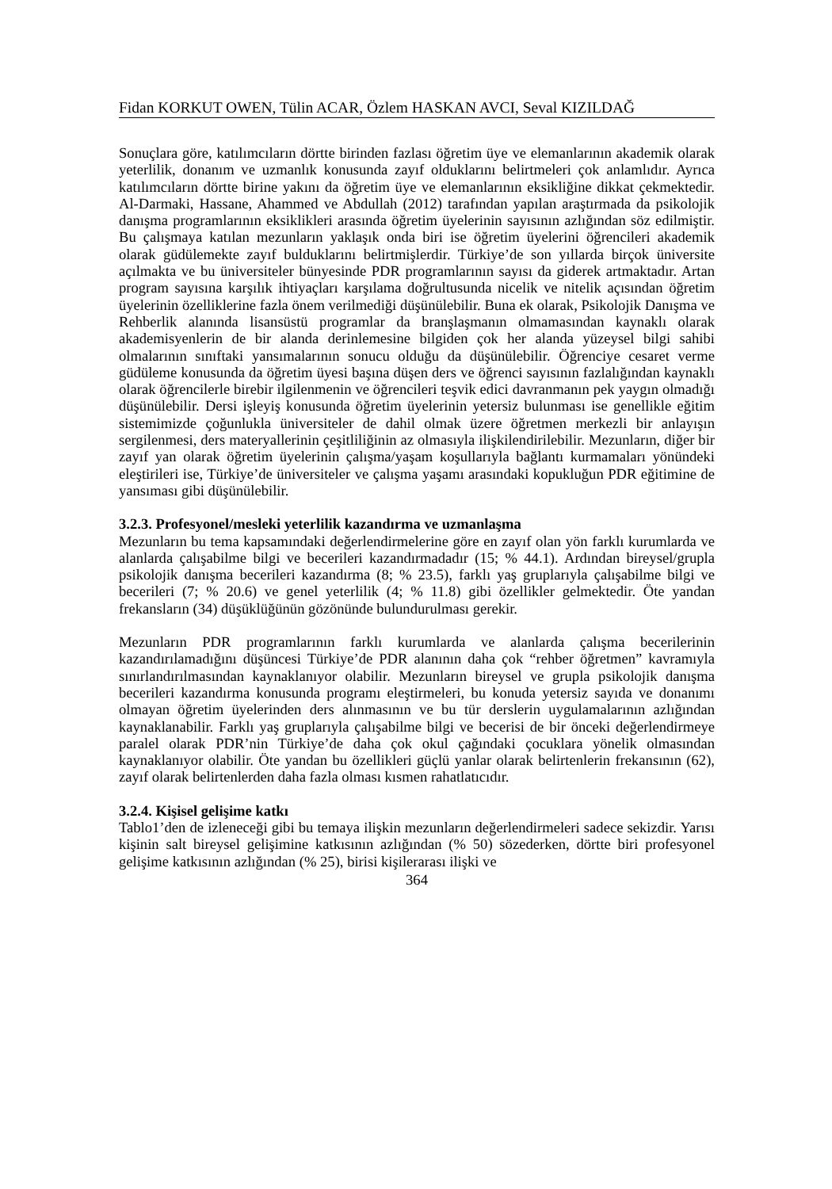Fidan KORKUT OWEN, Tülin ACAR, Özlem HASKAN AVCI, Seval KIZILDAĞ
Sonuçlara göre, katılımcıların dörtte birinden fazlası öğretim üye ve elemanlarının akademik olarak yeterlilik, donanım ve uzmanlık konusunda zayıf olduklarını belirtmeleri çok anlamlıdır. Ayrıca katılımcıların dörtte birine yakını da öğretim üye ve elemanlarının eksikliğine dikkat çekmektedir. Al-Darmaki, Hassane, Ahammed ve Abdullah (2012) tarafından yapılan araştırmada da psikolojik danışma programlarının eksiklikleri arasında öğretim üyelerinin sayısının azlığından söz edilmiştir. Bu çalışmaya katılan mezunların yaklaşık onda biri ise öğretim üyelerini öğrencileri akademik olarak güdülemekte zayıf bulduklarını belirtmişlerdir. Türkiye’de son yıllarda birçok üniversite açılmakta ve bu üniversiteler bünyesinde PDR programlarının sayısı da giderek artmaktadır. Artan program sayısına karşılık ihtiyaçları karşılama doğrultusunda nicelik ve nitelik açısından öğretim üyelerinin özelliklerine fazla önem verilmediği düşünülebilir. Buna ek olarak, Psikolojik Danışma ve Rehberlik alanında lisansüstü programlar da branşlaşmanın olmamasından kaynaklı olarak akademisyenlerin de bir alanda derinlemesine bilgiden çok her alanda yüzeysel bilgi sahibi olmalarının sınıftaki yansımalarının sonucu olduğu da düşünülebilir. Öğrenciye cesaret verme güdüleme konusunda da öğretim üyesi başına düşen ders ve öğrenci sayısının fazlalığından kaynaklı olarak öğrencilerle birebir ilgilenmenin ve öğrencileri teşvik edici davranmanın pek yaygın olmadığı düşünülebilir. Dersi işleyiş konusunda öğretim üyelerinin yetersiz bulunması ise genellikle eğitim sistemimizde çoğunlukla üniversiteler de dahil olmak üzere öğretmen merkezli bir anlayışın sergilenmesi, ders materyallerinin çeşitliliğinin az olmasıyla ilişkilendirilebilir. Mezunların, diğer bir zayıf yan olarak öğretim üyelerinin çalışma/yaşam koşullarıyla bağlantı kurmamaları yönündeki eleştirileri ise, Türkiye’de üniversiteler ve çalışma yaşamı arasındaki kopukluğun PDR eğitimine de yansıması gibi düşünülebilir.
3.2.3. Profesyonel/mesleki yeterlilik kazandırma ve uzmanlaşma
Mezunların bu tema kapsamındaki değerlendirmelerine göre en zayıf olan yön farklı kurumlarda ve alanlarda çalışabilme bilgi ve becerileri kazandırmadadır (15; % 44.1). Ardından bireysel/grupla psikolojik danışma becerileri kazandırma (8; % 23.5), farklı yaş gruplarıyla çalışabilme bilgi ve becerileri (7; % 20.6) ve genel yeterlilik (4; % 11.8) gibi özellikler gelmektedir. Öte yandan frekansların (34) düşüklüğünün gözönünde bulundurulması gerekir.
Mezunların PDR programlarının farklı kurumlarda ve alanlarda çalışma becerilerinin kazandırılamadığını düşüncesi Türkiye’de PDR alanının daha çok “rehber öğretmen” kavramıyla sınırlandırılmasından kaynaklanıyor olabilir. Mezunların bireysel ve grupla psikolojik danışma becerileri kazandırma konusunda programı eleştirmeleri, bu konuda yetersiz sayıda ve donanımı olmayan öğretim üyelerinden ders alınmasının ve bu tür derslerin uygulamalarının azlığından kaynaklanabilir. Farklı yaş gruplarıyla çalışabilme bilgi ve becerisi de bir önceki değerlendirmeye paralel olarak PDR’nin Türkiye’de daha çok okul çağındaki çocuklara yönelik olmasından kaynaklanıyor olabilir. Öte yandan bu özellikleri güçlü yanlar olarak belirtenlerin frekansının (62), zayıf olarak belirtenlerden daha fazla olması kısmen rahatlatıcıdır.
3.2.4. Kişisel gelişime katkı
Tablo1’den de izleneceği gibi bu temaya ilişkin mezunların değerlendirmeleri sadece sekizdir. Yarısı kişinin salt bireysel gelişimine katkısının azlığından (% 50) sözederken, dörtte biri profesyonel gelişime katkısının azlığından (% 25), birisi kişilerarası ilişki ve
364